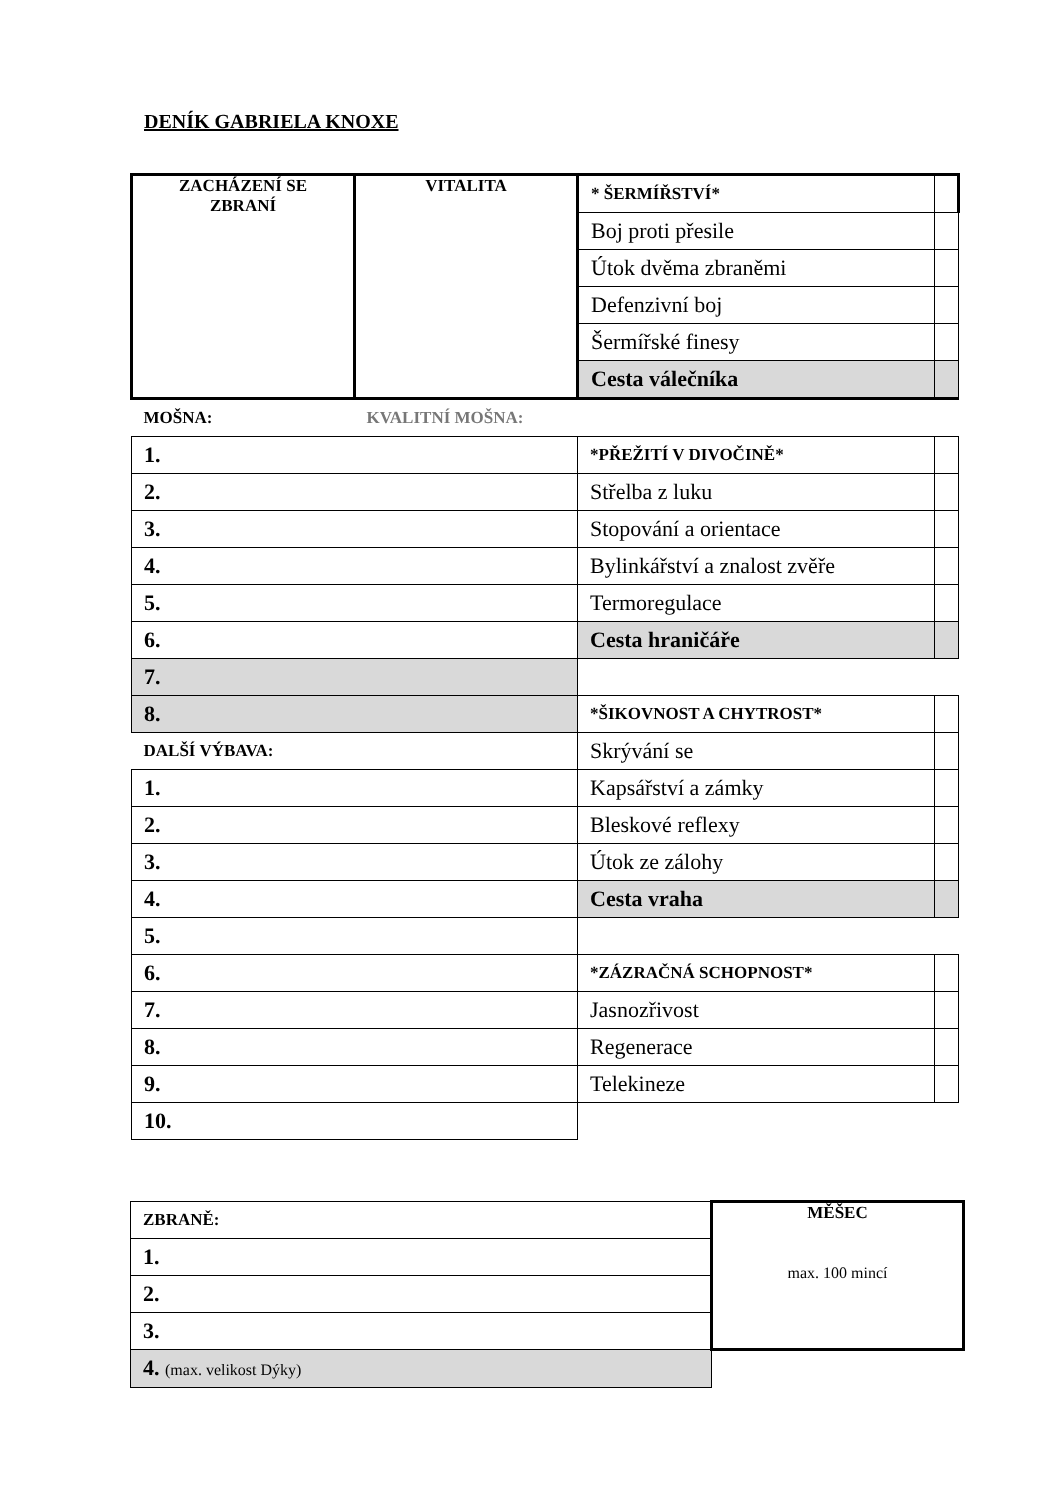DENÍK GABRIELA KNOXE
| ZACHÁZENÍ SE ZBRANÍ | VITALITA | * ŠERMÍŘSTVÍ* | |
| | | Boj proti přesile | |
| | | Útok dvěma zbraněmi | |
| | | Defenzivní boj | |
| | | Šermířské finesy | |
| | | Cesta válečníka | |
| MOŠNA: | KVALITNÍ MOŠNA: | | |
| 1. | | *PŘEŽITÍ V DIVOČINĚ* | |
| 2. | | Střelba z luku | |
| 3. | | Stopování a orientace | |
| 4. | | Bylinkářství a znalost zvěře | |
| 5. | | Termoregulace | |
| 6. | | Cesta hraničáře | |
| 7. | | | |
| 8. | | *ŠIKOVNOST A CHYTROST* | |
| DALŠÍ VÝBAVA: | | Skrývání se | |
| 1. | | Kapsářství a zámky | |
| 2. | | Bleskové reflexy | |
| 3. | | Útok ze zálohy | |
| 4. | | Cesta vraha | |
| 5. | | | |
| 6. | | *ZÁZRAČNÁ SCHOPNOST* | |
| 7. | | Jasnozřivost | |
| 8. | | Regenerace | |
| 9. | | Telekineze | |
| 10. | | | |
| ZBRANĚ: | MĚŠEC max. 100 mincí |
| 1. | |
| 2. | |
| 3. | |
| 4. (max. velikost Dýky) | |